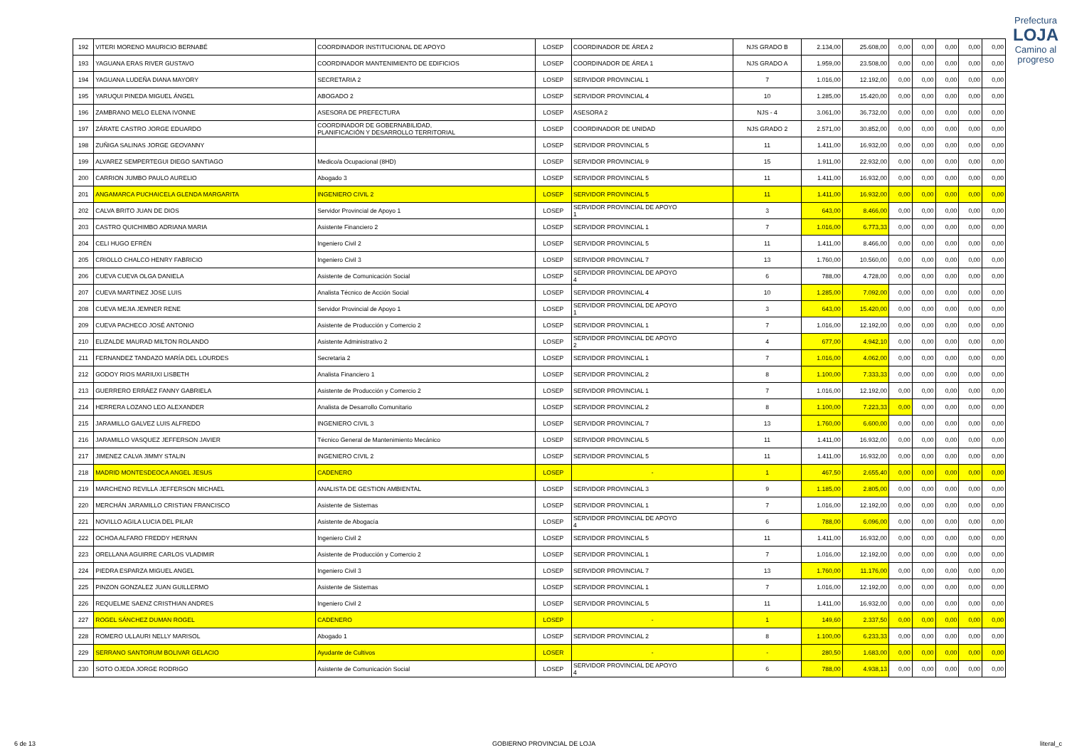Prefectura
LOJA
Camino al progreso
| 192 | VITERI MORENO MAURICIO BERNABÉ | COORDINADOR INSTITUCIONAL DE APOYO | LOSEP | COORDINADOR DE ÁREA 2 | NJS GRADO B | 2.134,00 | 25.608,00 | 0,00 | 0,00 | 0,00 | 0,00 | 0,00 |
| 193 | YAGUANA ERAS RIVER GUSTAVO | COORDINADOR MANTENIMIENTO DE EDIFICIOS | LOSEP | COORDINADOR DE ÁREA 1 | NJS GRADO A | 1.959,00 | 23.508,00 | 0,00 | 0,00 | 0,00 | 0,00 | 0,00 |
| 194 | YAGUANA LUDEÑA DIANA MAYORY | SECRETARIA 2 | LOSEP | SERVIDOR PROVINCIAL 1 | 7 | 1.016,00 | 12.192,00 | 0,00 | 0,00 | 0,00 | 0,00 | 0,00 |
| 195 | YARUQUI PINEDA MIGUEL ÁNGEL | ABOGADO 2 | LOSEP | SERVIDOR PROVINCIAL 4 | 10 | 1.285,00 | 15.420,00 | 0,00 | 0,00 | 0,00 | 0,00 | 0,00 |
| 196 | ZAMBRANO MELO ELENA IVONNE | ASESORA DE PREFECTURA | LOSEP | ASESORA 2 | NJS - 4 | 3.061,00 | 36.732,00 | 0,00 | 0,00 | 0,00 | 0,00 | 0,00 |
| 197 | ZÁRATE CASTRO JORGE EDUARDO | COORDINADOR DE GOBERNABILIDAD, PLANIFICACIÓN Y DESARROLLO TERRITORIAL | LOSEP | COORDINADOR DE UNIDAD | NJS GRADO 2 | 2.571,00 | 30.852,00 | 0,00 | 0,00 | 0,00 | 0,00 | 0,00 |
| 198 | ZUÑIGA SALINAS JORGE GEOVANNY | | LOSEP | SERVIDOR PROVINCIAL 5 | 11 | 1.411,00 | 16.932,00 | 0,00 | 0,00 | 0,00 | 0,00 | 0,00 |
| 199 | ALVAREZ SEMPERTEGUI DIEGO SANTIAGO | Medico/a Ocupacional (8HD) | LOSEP | SERVIDOR PROVINCIAL 9 | 15 | 1.911,00 | 22.932,00 | 0,00 | 0,00 | 0,00 | 0,00 | 0,00 |
| 200 | CARRION JUMBO PAULO AURELIO | Abogado 3 | LOSEP | SERVIDOR PROVINCIAL 5 | 11 | 1.411,00 | 16.932,00 | 0,00 | 0,00 | 0,00 | 0,00 | 0,00 |
| 201 | ANGAMARCA PUCHAICELA GLENDA MARGARITA | INGENIERO CIVIL 2 | LOSEP | SERVIDOR PROVINCIAL 5 | 11 | 1.411,00 | 16.932,00 | 0,00 | 0,00 | 0,00 | 0,00 | 0,00 |
| 202 | CALVA BRITO JUAN DE DIOS | Servidor Provincial de Apoyo 1 | LOSEP | SERVIDOR PROVINCIAL DE APOYO 1 | 3 | 643,00 | 8.466,00 | 0,00 | 0,00 | 0,00 | 0,00 | 0,00 |
| 203 | CASTRO QUICHIMBO ADRIANA MARIA | Asistente Financiero 2 | LOSEP | SERVIDOR PROVINCIAL 1 | 7 | 1.016,00 | 6.773,33 | 0,00 | 0,00 | 0,00 | 0,00 | 0,00 |
| 204 | CELI HUGO EFRÉN | Ingeniero Civil 2 | LOSEP | SERVIDOR PROVINCIAL 5 | 11 | 1.411,00 | 8.466,00 | 0,00 | 0,00 | 0,00 | 0,00 | 0,00 |
| 205 | CRIOLLO CHALCO HENRY FABRICIO | Ingeniero Civil 3 | LOSEP | SERVIDOR PROVINCIAL 7 | 13 | 1.760,00 | 10.560,00 | 0,00 | 0,00 | 0,00 | 0,00 | 0,00 |
| 206 | CUEVA CUEVA OLGA DANIELA | Asistente de Comunicación Social | LOSEP | SERVIDOR PROVINCIAL DE APOYO 4 | 6 | 788,00 | 4.728,00 | 0,00 | 0,00 | 0,00 | 0,00 | 0,00 |
| 207 | CUEVA MARTINEZ JOSE LUIS | Analista Técnico de Acción Social | LOSEP | SERVIDOR PROVINCIAL 4 | 10 | 1.285,00 | 7.092,00 | 0,00 | 0,00 | 0,00 | 0,00 | 0,00 |
| 208 | CUEVA MEJIA JEMNER RENE | Servidor Provincial de Apoyo 1 | LOSEP | SERVIDOR PROVINCIAL DE APOYO 1 | 3 | 643,00 | 15.420,00 | 0,00 | 0,00 | 0,00 | 0,00 | 0,00 |
| 209 | CUEVA PACHECO JOSÉ ANTONIO | Asistente de Producción y Comercio 2 | LOSEP | SERVIDOR PROVINCIAL 1 | 7 | 1.016,00 | 12.192,00 | 0,00 | 0,00 | 0,00 | 0,00 | 0,00 |
| 210 | ELIZALDE MAURAD MILTON ROLANDO | Asistente Administrativo 2 | LOSEP | SERVIDOR PROVINCIAL DE APOYO 2 | 4 | 677,00 | 4.942,10 | 0,00 | 0,00 | 0,00 | 0,00 | 0,00 |
| 211 | FERNANDEZ TANDAZO MARÍA DEL LOURDES | Secretaria 2 | LOSEP | SERVIDOR PROVINCIAL 1 | 7 | 1.016,00 | 4.062,00 | 0,00 | 0,00 | 0,00 | 0,00 | 0,00 |
| 212 | GODOY RIOS MARIUXI LISBETH | Analista Financiero 1 | LOSEP | SERVIDOR PROVINCIAL 2 | 8 | 1.100,00 | 7.333,33 | 0,00 | 0,00 | 0,00 | 0,00 | 0,00 |
| 213 | GUERRERO ERRÁEZ FANNY GABRIELA | Asistente de Producción y Comercio 2 | LOSEP | SERVIDOR PROVINCIAL 1 | 7 | 1.016,00 | 12.192,00 | 0,00 | 0,00 | 0,00 | 0,00 | 0,00 |
| 214 | HERRERA LOZANO LEO ALEXANDER | Analista de Desarrollo Comunitario | LOSEP | SERVIDOR PROVINCIAL 2 | 8 | 1.100,00 | 7.223,33 | 0,00 | 0,00 | 0,00 | 0,00 | 0,00 |
| 215 | JARAMILLO GALVEZ LUIS ALFREDO | INGENIERO CIVIL 3 | LOSEP | SERVIDOR PROVINCIAL 7 | 13 | 1.760,00 | 6.600,00 | 0,00 | 0,00 | 0,00 | 0,00 | 0,00 |
| 216 | JARAMILLO VASQUEZ JEFFERSON JAVIER | Técnico General de Mantenimiento Mecánico | LOSEP | SERVIDOR PROVINCIAL 5 | 11 | 1.411,00 | 16.932,00 | 0,00 | 0,00 | 0,00 | 0,00 | 0,00 |
| 217 | JIMENEZ CALVA JIMMY STALIN | INGENIERO CIVIL 2 | LOSEP | SERVIDOR PROVINCIAL 5 | 11 | 1.411,00 | 16.932,00 | 0,00 | 0,00 | 0,00 | 0,00 | 0,00 |
| 218 | MADRID MONTESDEOCA ANGEL JESUS | CADENERO | LOSEP | - | 1 | 467,50 | 2.655,40 | 0,00 | 0,00 | 0,00 | 0,00 | 0,00 |
| 219 | MARCHENO REVILLA JEFFERSON MICHAEL | ANALISTA DE GESTION AMBIENTAL | LOSEP | SERVIDOR PROVINCIAL 3 | 9 | 1.185,00 | 2.805,00 | 0,00 | 0,00 | 0,00 | 0,00 | 0,00 |
| 220 | MERCHÁN JARAMILLO CRISTIAN FRANCISCO | Asistente de Sistemas | LOSEP | SERVIDOR PROVINCIAL 1 | 7 | 1.016,00 | 12.192,00 | 0,00 | 0,00 | 0,00 | 0,00 | 0,00 |
| 221 | NOVILLO AGILA LUCIA DEL PILAR | Asistente de Abogacía | LOSEP | SERVIDOR PROVINCIAL DE APOYO 4 | 6 | 788,00 | 6.096,00 | 0,00 | 0,00 | 0,00 | 0,00 | 0,00 |
| 222 | OCHOA ALFARO FREDDY HERNAN | Ingeniero Civil 2 | LOSEP | SERVIDOR PROVINCIAL 5 | 11 | 1.411,00 | 16.932,00 | 0,00 | 0,00 | 0,00 | 0,00 | 0,00 |
| 223 | ORELLANA AGUIRRE CARLOS VLADIMIR | Asistente de Producción y Comercio 2 | LOSEP | SERVIDOR PROVINCIAL 1 | 7 | 1.016,00 | 12.192,00 | 0,00 | 0,00 | 0,00 | 0,00 | 0,00 |
| 224 | PIEDRA ESPARZA MIGUEL ANGEL | Ingeniero Civil 3 | LOSEP | SERVIDOR PROVINCIAL 7 | 13 | 1.760,00 | 11.176,00 | 0,00 | 0,00 | 0,00 | 0,00 | 0,00 |
| 225 | PINZON GONZALEZ JUAN GUILLERMO | Asistente de Sistemas | LOSEP | SERVIDOR PROVINCIAL 1 | 7 | 1.016,00 | 12.192,00 | 0,00 | 0,00 | 0,00 | 0,00 | 0,00 |
| 226 | REQUELME SAENZ CRISTHIAN ANDRES | Ingeniero Civil 2 | LOSEP | SERVIDOR PROVINCIAL 5 | 11 | 1.411,00 | 16.932,00 | 0,00 | 0,00 | 0,00 | 0,00 | 0,00 |
| 227 | ROGEL SÁNCHEZ DUMAN ROGEL | CADENERO | LOSEP | - | 1 | 149,60 | 2.337,50 | 0,00 | 0,00 | 0,00 | 0,00 | 0,00 |
| 228 | ROMERO ULLAURI NELLY MARISOL | Abogado 1 | LOSEP | SERVIDOR PROVINCIAL 2 | 8 | 1.100,00 | 6.233,33 | 0,00 | 0,00 | 0,00 | 0,00 | 0,00 |
| 229 | SERRANO SANTORUM BOLIVAR GELACIO | Ayudante de Cultivos | LOSER | - | - | 280,50 | 1.683,00 | 0,00 | 0,00 | 0,00 | 0,00 | 0,00 |
| 230 | SOTO OJEDA JORGE RODRIGO | Asistente de Comunicación Social | LOSEP | SERVIDOR PROVINCIAL DE APOYO 4 | 6 | 788,00 | 4.938,13 | 0,00 | 0,00 | 0,00 | 0,00 | 0,00 |
6 de 13 GOBIERNO PROVINCIAL DE LOJA literal_c